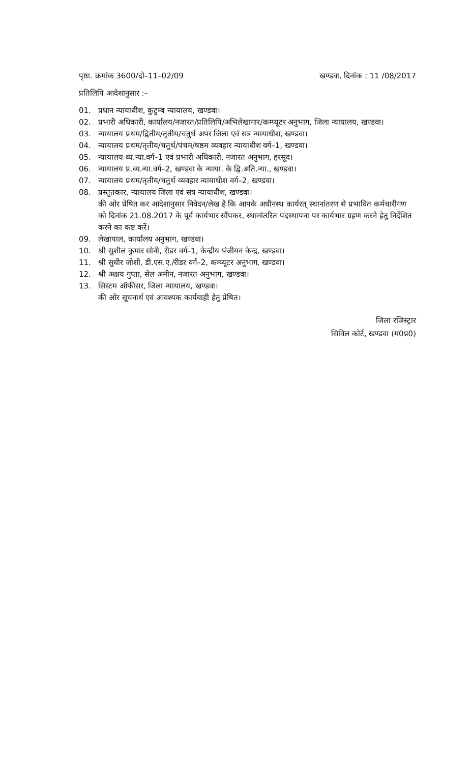पृष्ठा. क्रमांक 3600/दो–11–02/09 खण्डवा, दिनांक : 11 /08/2017
प्रतिलिपि आदेशानुसार :–
01. प्रधान न्यायाधीश, कुटुम्ब न्यायालय, खण्डवा।
02. प्रभारी अधिकारी, कार्यालय/नजारत/प्रतिलिपि/अभिलेखागार/कम्प्यूटर अनुभाग, जिला न्यायालय, खण्डवा।
03. न्यायालय प्रथम/द्वितीय/तृतीय/चतुर्थ अपर जिला एवं सत्र न्यायाधीश, खण्डवा।
04. न्यायालय प्रथम/तृतीय/चतुर्थ/पंचम/षष्ठम व्यवहार न्यायाधीश वर्ग–1, खण्डवा।
05. न्यायालय व्य.न्या.वर्ग–1 एवं प्रभारी अधिकारी, नजारत अनुभाग, हरसूद।
06. न्यायालय प्र.व्य.न्या.वर्ग–2, खण्डवा के न्याया. के द्वि.अति.न्या., खण्डवा।
07. न्यायालय प्रथम/तृतीय/चतुर्थ व्यवहार न्यायाधीश वर्ग–2, खण्डवा।
08. प्रस्तुतकार, न्यायालय जिला एवं सत्र न्यायाधीश, खण्डवा।
की ओर प्रेषित कर आदेशानुसार निवेदन/लेख है कि आपके अधीनस्थ कार्यरत् स्थानांतरण से प्रभावित कर्मचारीगण को दिनांक 21.08.2017 के पूर्व कार्यभार सौंपकर, स्थानांतरित पदस्थापना पर कार्यभार ग्रहण करने हेतु निर्देशित करने का कष्ट करें।
09. लेखापाल, कार्यालय अनुभाग, खण्डवा।
10. श्री सुशील कुमार सोनी, रीडर वर्ग–1, केन्द्रीय पंजीयन केन्द्र, खण्डवा।
11. श्री सुधीर जोशी, डी.एस.ए./रीडर वर्ग–2, कम्प्यूटर अनुभाग, खण्डवा।
12. श्री अक्षय गुप्ता, सेल अमीन, नजारत अनुभाग, खण्डवा।
13. सिस्टम ऑफीसर, जिला न्यायालय, खण्डवा।
की ओर सूचनार्थ एवं आवश्यक कार्यवाही हेतु प्रेषित।
जिला रजिस्ट्रार
सिविल कोर्ट, खण्डवा (म0प्र0)